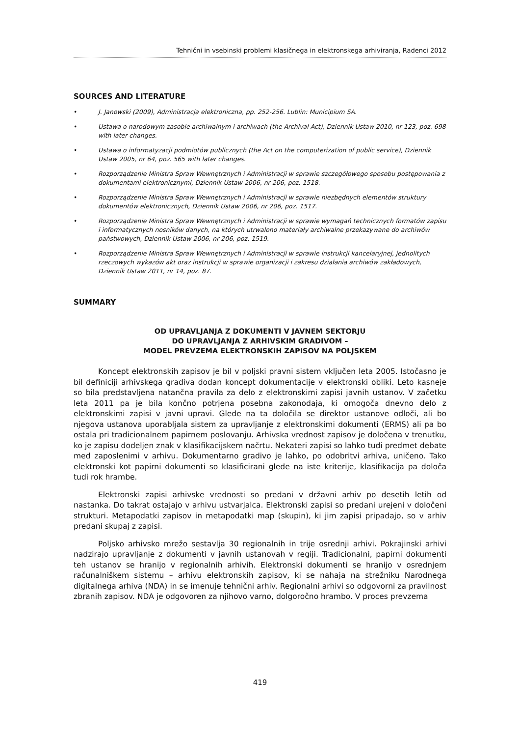Tehnični in vsebinski problemi klasičnega in elektronskega arhiviranja, Radenci 2012
SOURCES AND LITERATURE
• J. Janowski (2009), Administracja elektroniczna, pp. 252-256. Lublin: Municipium SA.
• Ustawa o narodowym zasobie archiwalnym i archiwach (the Archival Act), Dziennik Ustaw 2010, nr 123, poz. 698 with later changes.
• Ustawa o informatyzacji podmiotów publicznych (the Act on the computerization of public service), Dziennik Ustaw 2005, nr 64, poz. 565 with later changes.
• Rozporządzenie Ministra Spraw Wewnętrznych i Administracji w sprawie szczegółowego sposobu postępowania z dokumentami elektronicznymi, Dziennik Ustaw 2006, nr 206, poz. 1518.
• Rozporządzenie Ministra Spraw Wewnętrznych i Administracji w sprawie niezbędnych elementów struktury dokumentów elektronicznych, Dziennik Ustaw 2006, nr 206, poz. 1517.
• Rozporządzenie Ministra Spraw Wewnętrznych i Administracji w sprawie wymagań technicznych formatów zapisu i informatycznych nosników danych, na których utrwalono materiały archiwalne przekazywane do archiwów państwowych, Dziennik Ustaw 2006, nr 206, poz. 1519.
• Rozporządzenie Ministra Spraw Wewnętrznych i Administracji w sprawie instrukcji kancelaryjnej, jednolitych rzeczowych wykazów akt oraz instrukcji w sprawie organizacji i zakresu działania archiwów zakładowych, Dziennik Ustaw 2011, nr 14, poz. 87.
SUMMARY
OD UPRAVLJANJA Z DOKUMENTI V JAVNEM SEKTORJU
DO UPRAVLJANJA Z ARHIVSKIM GRADIVOM –
MODEL PREVZEMA ELEKTRONSKIH ZAPISOV NA POLJSKEM
Koncept elektronskih zapisov je bil v poljski pravni sistem vključen leta 2005. Istočasno je bil definiciji arhivskega gradiva dodan koncept dokumentacije v elektronski obliki. Leto kasneje so bila predstavljena natančna pravila za delo z elektronskimi zapisi javnih ustanov. V začetku leta 2011 pa je bila končno potrjena posebna zakonodaja, ki omogoča dnevno delo z elektronskimi zapisi v javni upravi. Glede na ta določila se direktor ustanove odloči, ali bo njegova ustanova uporabljala sistem za upravljanje z elektronskimi dokumenti (ERMS) ali pa bo ostala pri tradicionalnem papirnem poslovanju. Arhivska vrednost zapisov je določena v trenutku, ko je zapisu dodeljen znak v klasifikacijskem načrtu. Nekateri zapisi so lahko tudi predmet debate med zaposlenimi v arhivu. Dokumentarno gradivo je lahko, po odobritvi arhiva, uničeno. Tako elektronski kot papirni dokumenti so klasificirani glede na iste kriterije, klasifikacija pa določa tudi rok hrambe.
Elektronski zapisi arhivske vrednosti so predani v državni arhiv po desetih letih od nastanka. Do takrat ostajajo v arhivu ustvarjalca. Elektronski zapisi so predani urejeni v določeni strukturi. Metapodatki zapisov in metapodatki map (skupin), ki jim zapisi pripadajo, so v arhiv predani skupaj z zapisi.
Poljsko arhivsko mrežo sestavlja 30 regionalnih in trije osrednji arhivi. Pokrajinski arhivi nadzirajo upravljanje z dokumenti v javnih ustanovah v regiji. Tradicionalni, papirni dokumenti teh ustanov se hranijo v regionalnih arhivih. Elektronski dokumenti se hranijo v osrednjem računalniškem sistemu – arhivu elektronskih zapisov, ki se nahaja na strežniku Narodnega digitalnega arhiva (NDA) in se imenuje tehnični arhiv. Regionalni arhivi so odgovorni za pravilnost zbranih zapisov. NDA je odgovoren za njihovo varno, dolgoročno hrambo. V proces prevzema
419